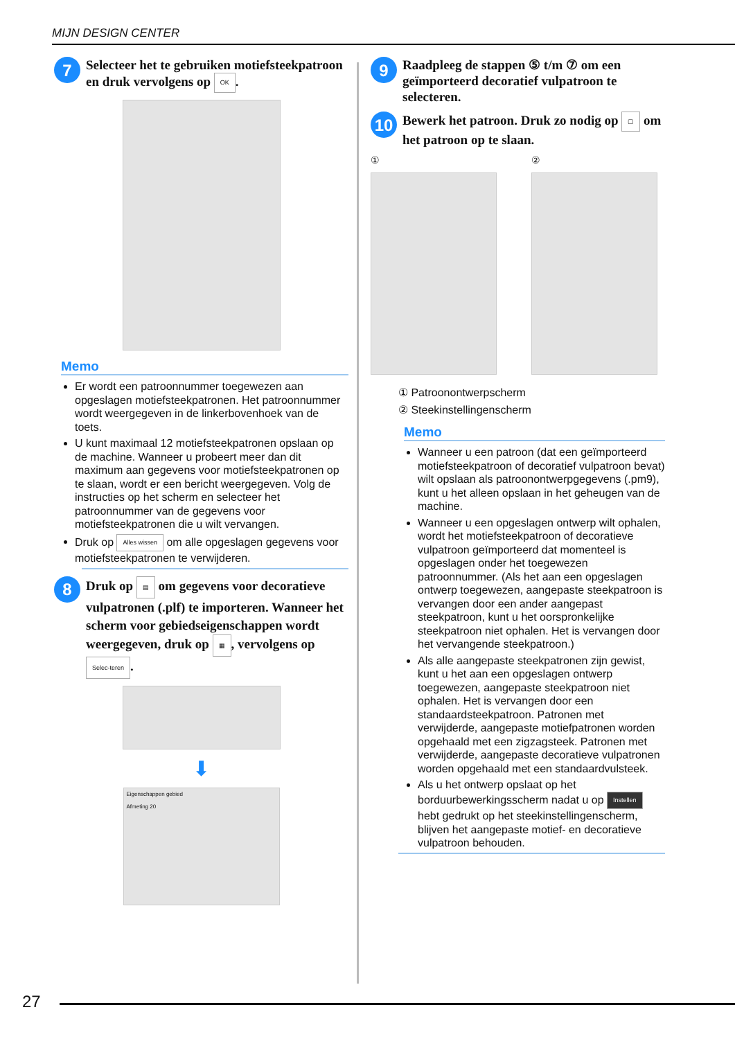MIJN DESIGN CENTER
7
Selecteer het te gebruiken motiefsteekpatroon en druk vervolgens op OK.
Memo
Er wordt een patroonnummer toegewezen aan opgeslagen motiefsteekpatronen. Het patroonnummer wordt weergegeven in de linkerbovenhoek van de toets.
U kunt maximaal 12 motiefsteekpatronen opslaan op de machine. Wanneer u probeert meer dan dit maximum aan gegevens voor motiefsteekpatronen op te slaan, wordt er een bericht weergegeven. Volg de instructies op het scherm en selecteer het patroonnummer van de gegevens voor motiefsteekpatronen die u wilt vervangen.
Druk op Alles wissen om alle opgeslagen gegevens voor motiefsteekpatronen te verwijderen.
8
Druk op ▤ om gegevens voor decoratieve vulpatronen (.plf) te importeren. Wanneer het scherm voor gebiedseigenschappen wordt weergegeven, druk op ▦, vervolgens op Selec-teren.
⬇
Eigenschappen gebied
Afmeting 20
9
Raadpleeg de stappen ⑤ t/m ⑦ om een geïmporteerd decoratief vulpatroon te selecteren.
10
Bewerk het patroon. Druk zo nodig op ▢ om het patroon op te slaan.
① ②
① Patroonontwerpscherm
② Steekinstellingenscherm
Memo
Wanneer u een patroon (dat een geïmporteerd motiefsteekpatroon of decoratief vulpatroon bevat) wilt opslaan als patroonontwerpgegevens (.pm9), kunt u het alleen opslaan in het geheugen van de machine.
Wanneer u een opgeslagen ontwerp wilt ophalen, wordt het motiefsteekpatroon of decoratieve vulpatroon geïmporteerd dat momenteel is opgeslagen onder het toegewezen patroonnummer. (Als het aan een opgeslagen ontwerp toegewezen, aangepaste steekpatroon is vervangen door een ander aangepast steekpatroon, kunt u het oorspronkelijke steekpatroon niet ophalen. Het is vervangen door het vervangende steekpatroon.)
Als alle aangepaste steekpatronen zijn gewist, kunt u het aan een opgeslagen ontwerp toegewezen, aangepaste steekpatroon niet ophalen. Het is vervangen door een standaardsteekpatroon. Patronen met verwijderde, aangepaste motiefpatronen worden opgehaald met een zigzagsteek. Patronen met verwijderde, aangepaste decoratieve vulpatronen worden opgehaald met een standaardvulsteek.
Als u het ontwerp opslaat op het borduurbewerkingsscherm nadat u op Instellen hebt gedrukt op het steekinstellingenscherm, blijven het aangepaste motief- en decoratieve vulpatroon behouden.
27